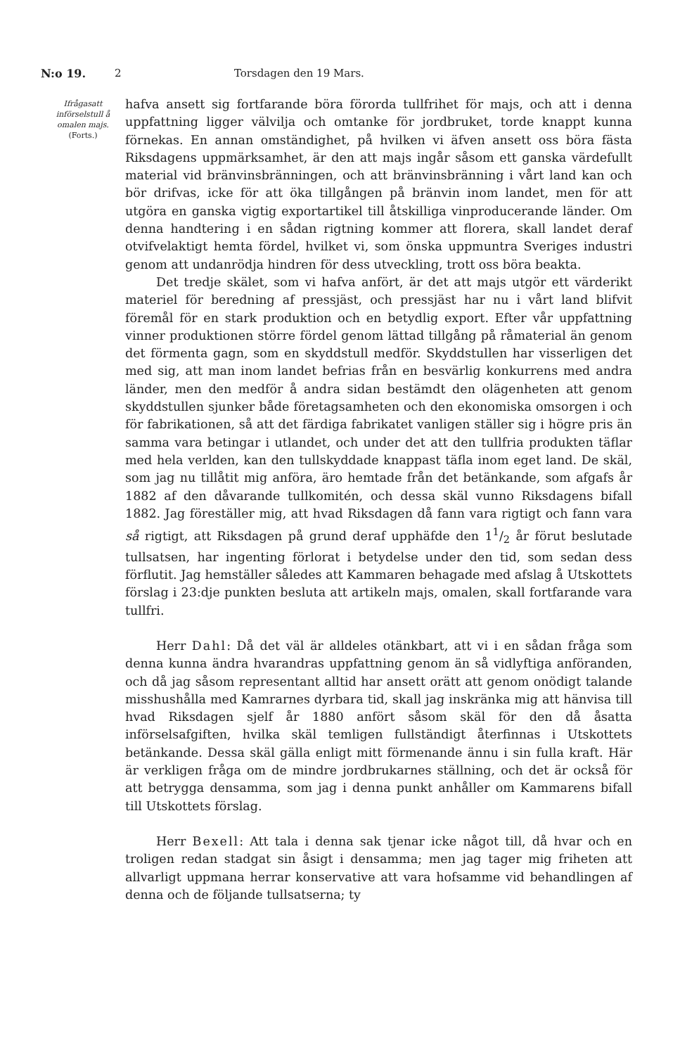N:o 19. 2 Torsdagen den 19 Mars.
Ifrågasatt införselstull å omalen majs.
(Forts.)
hafva ansett sig fortfarande böra förorda tullfrihet för majs, och att i denna uppfattning ligger välvilja och omtanke för jordbruket, torde knappt kunna förnekas. En annan omständighet, på hvilken vi äfven ansett oss böra fästa Riksdagens uppmärksamhet, är den att majs ingår såsom ett ganska värdefullt material vid bränvinsbränningen, och att bränvinsbränning i vårt land kan och bör drifvas, icke för att öka tillgången på bränvin inom landet, men för att utgöra en ganska vigtig exportartikel till åtskilliga vinproducerande länder. Om denna handtering i en sådan rigtning kommer att florera, skall landet deraf otvifvelaktigt hemta fördel, hvilket vi, som önska uppmuntra Sveriges industri genom att undanrödja hindren för dess utveckling, trott oss böra beakta.
Det tredje skälet, som vi hafva anfört, är det att majs utgör ett värderikt materiel för beredning af pressjäst, och pressjäst har nu i vårt land blifvit föremål för en stark produktion och en betydlig export. Efter vår uppfattning vinner produktionen större fördel genom lättad tillgång på råmaterial än genom det förmenta gagn, som en skyddstull medför. Skyddstullen har visserligen det med sig, att man inom landet befrias från en besvärlig konkurrens med andra länder, men den medför å andra sidan bestämdt den olägenheten att genom skyddstullen sjunker både företagsamheten och den ekonomiska omsorgen i och för fabrikationen, så att det färdiga fabrikatet vanligen ställer sig i högre pris än samma vara betingar i utlandet, och under det att den tullfria produkten täflar med hela verlden, kan den tullskyddade knappast täfla inom eget land. De skäl, som jag nu tillåtit mig anföra, äro hemtade från det betänkande, som afgafs år 1882 af den dåvarande tullkomitén, och dessa skäl vunno Riksdagens bifall 1882. Jag föreställer mig, att hvad Riksdagen då fann vara rigtigt och fann vara så rigtigt, att Riksdagen på grund deraf upphäfde den 11/2 år förut beslutade tullsatsen, har ingenting förlorat i betydelse under den tid, som sedan dess förflutit. Jag hemställer således att Kammaren behagade med afslag å Utskottets förslag i 23:dje punkten besluta att artikeln majs, omalen, skall fortfarande vara tullfri.
Herr Dahl: Då det väl är alldeles otänkbart, att vi i en sådan fråga som denna kunna ändra hvarandras uppfattning genom än så vidlyftiga anföranden, och då jag såsom representant alltid har ansett orätt att genom onödigt talande misshushålla med Kamrarnes dyrbara tid, skall jag inskränka mig att hänvisa till hvad Riksdagen sjelf år 1880 anfört såsom skäl för den då åsatta införselsafgiften, hvilka skäl temligen fullständigt återfinnas i Utskottets betänkande. Dessa skäl gälla enligt mitt förmenande ännu i sin fulla kraft. Här är verkligen fråga om de mindre jordbrukarnes ställning, och det är också för att betrygga densamma, som jag i denna punkt anhåller om Kammarens bifall till Utskottets förslag.
Herr Bexell: Att tala i denna sak tjenar icke något till, då hvar och en troligen redan stadgat sin åsigt i densamma; men jag tager mig friheten att allvarligt uppmana herrar konservative att vara hofsamme vid behandlingen af denna och de följande tullsatserna; ty